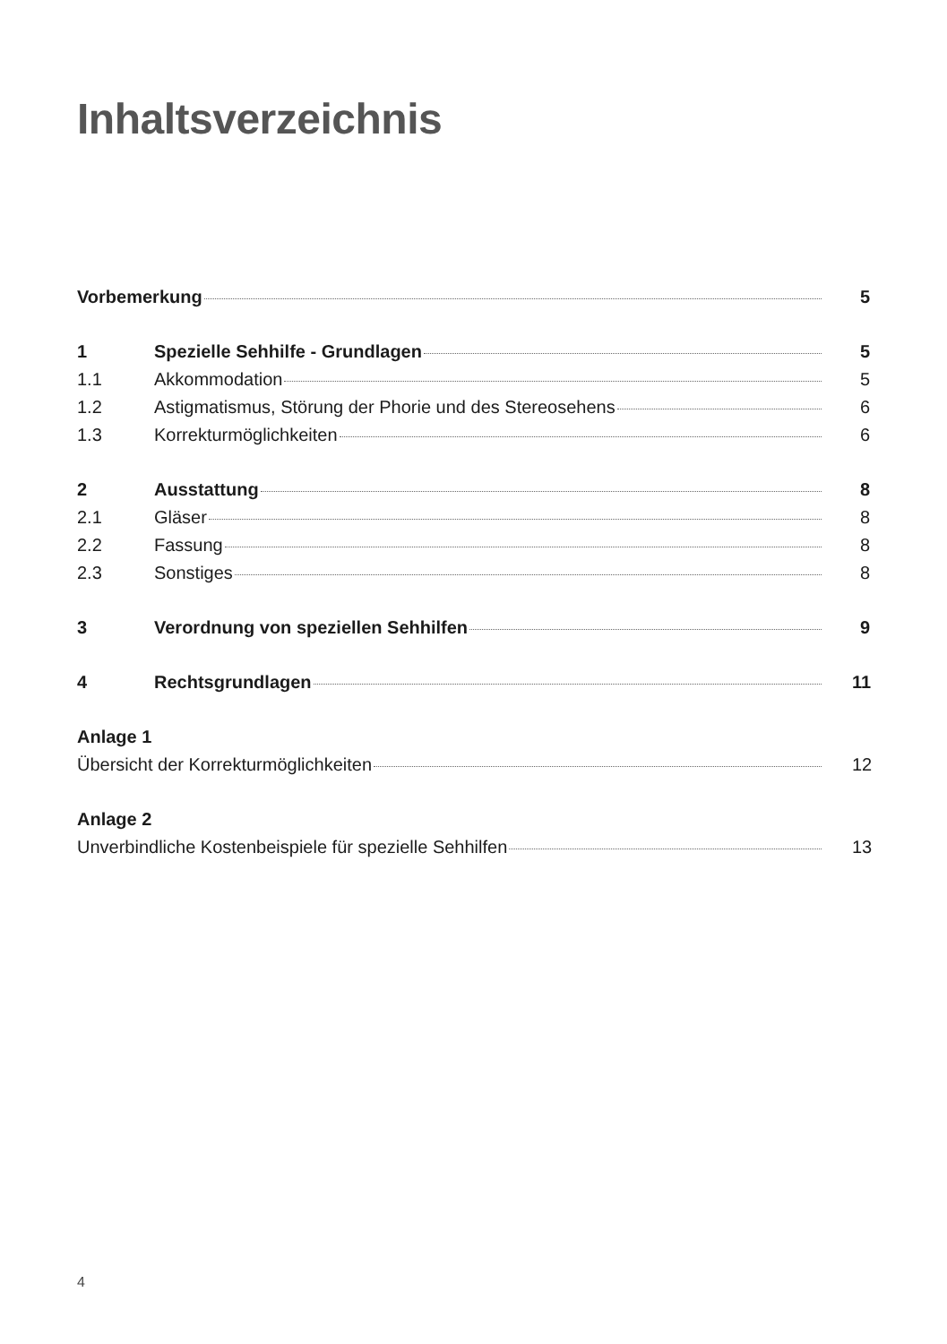Inhaltsverzeichnis
Vorbemerkung 5
1 Spezielle Sehhilfe - Grundlagen 5
1.1 Akkommodation 5
1.2 Astigmatismus, Störung der Phorie und des Stereosehens 6
1.3 Korrekturmöglichkeiten 6
2 Ausstattung 8
2.1 Gläser 8
2.2 Fassung 8
2.3 Sonstiges 8
3 Verordnung von speziellen Sehhilfen 9
4 Rechtsgrundlagen 11
Anlage 1
Übersicht der Korrekturmöglichkeiten 12
Anlage 2
Unverbindliche Kostenbeispiele für spezielle Sehhilfen 13
4